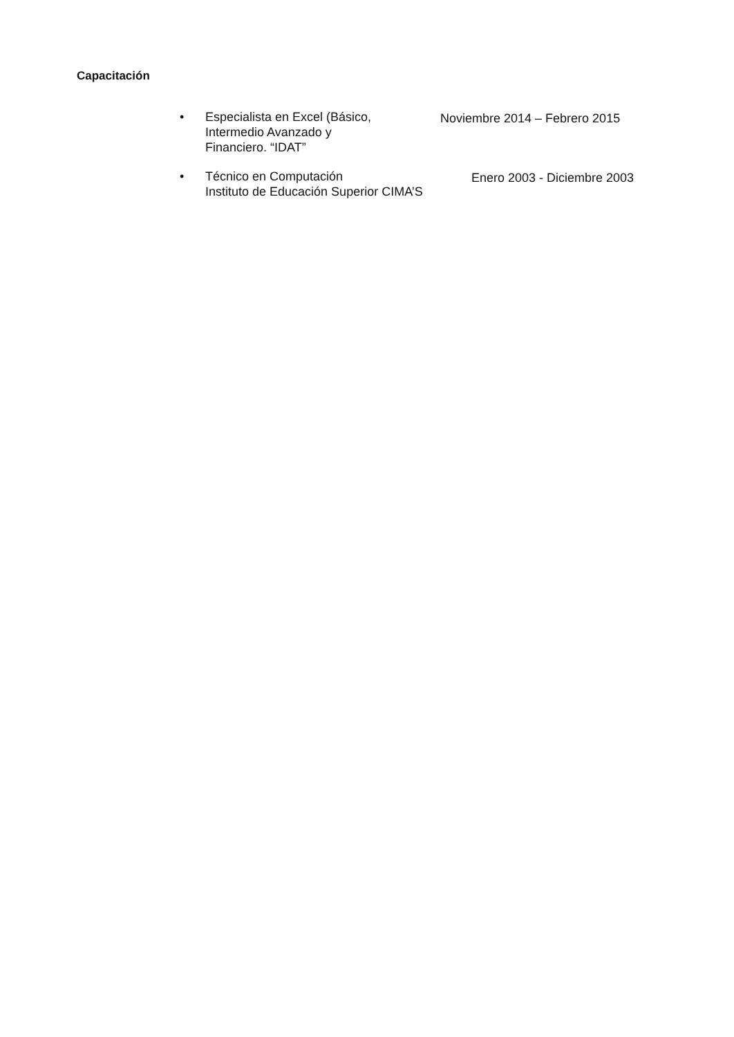Capacitación
• Especialista en Excel (Básico,
Intermedio Avanzado y
Financiero. “IDAT” Noviembre 2014 – Febrero 2015
• Técnico en Computación
Instituto de Educación Superior CIMA’S Enero 2003 - Diciembre 2003